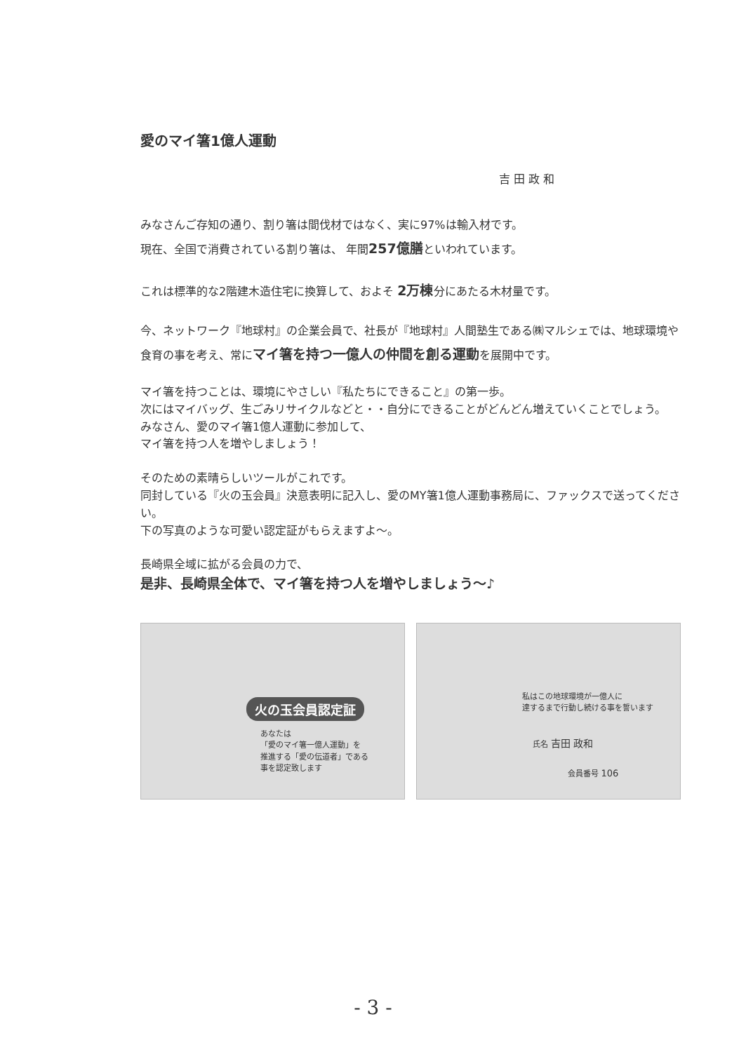愛のマイ箸1億人運動
吉 田 政 和
みなさんご存知の通り、割り箸は間伐材ではなく、実に97%は輸入材です。
現在、全国で消費されている割り箸は、 年間257億膳といわれています。
これは標準的な2階建木造住宅に換算して、およそ 2万棟分にあたる木材量です。
今、ネットワーク『地球村』の企業会員で、社長が『地球村』人間塾生である㈱マルシェでは、地球環境や食育の事を考え、常にマイ箸を持つ一億人の仲間を創る運動を展開中です。
マイ箸を持つことは、環境にやさしい『私たちにできること』の第一歩。
次にはマイバッグ、生ごみリサイクルなどと・・自分にできることがどんどん増えていくことでしょう。
みなさん、愛のマイ箸1億人運動に参加して、
マイ箸を持つ人を増やしましょう！
そのための素晴らしいツールがこれです。
同封している『火の玉会員』決意表明に記入し、愛のMY箸1億人運動事務局に、ファックスで送ってください。
下の写真のような可愛い認定証がもらえますよ～。
長崎県全域に拡がる会員の力で、
是非、長崎県全体で、マイ箸を持つ人を増やしましょう～♪
火の玉会員認定証
あなたは
「愛のマイ箸一億人運動」を
推進する「愛の伝道者」である
事を認定致します
私はこの地球環境が一億人に
達するまで行動し続ける事を誓います
氏名 吉田 政和
会員番号 106
- 3 -